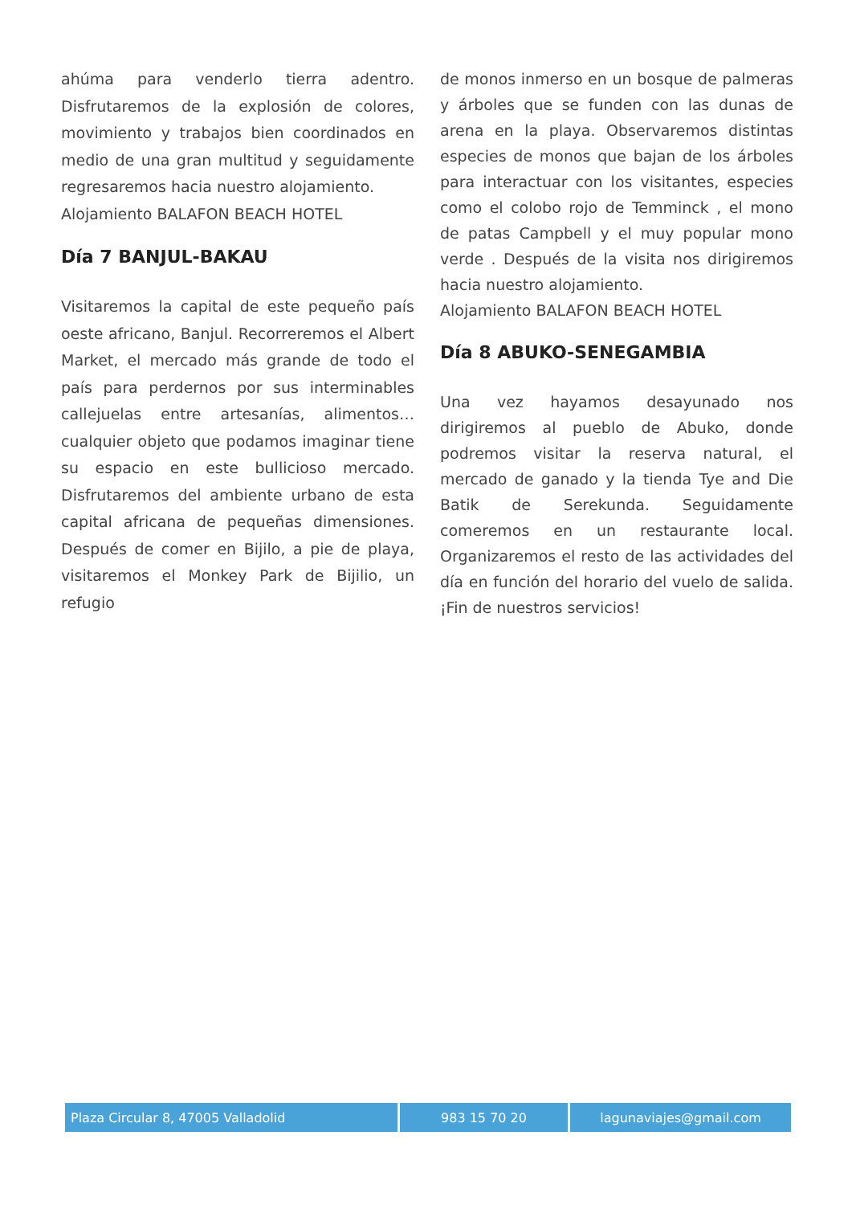ahúma para venderlo tierra adentro. Disfrutaremos de la explosión de colores, movimiento y trabajos bien coordinados en medio de una gran multitud y seguidamente regresaremos hacia nuestro alojamiento.
Alojamiento BALAFON BEACH HOTEL
Día 7 BANJUL-BAKAU
Visitaremos la capital de este pequeño país oeste africano, Banjul. Recorreremos el Albert Market, el mercado más grande de todo el país para perdernos por sus interminables callejuelas entre artesanías, alimentos… cualquier objeto que podamos imaginar tiene su espacio en este bullicioso mercado. Disfrutaremos del ambiente urbano de esta capital africana de pequeñas dimensiones. Después de comer en Bijilo, a pie de playa, visitaremos el Monkey Park de Bijilio, un refugio
de monos inmerso en un bosque de palmeras y árboles que se funden con las dunas de arena en la playa. Observaremos distintas especies de monos que bajan de los árboles para interactuar con los visitantes, especies como el colobo rojo de Temminck , el mono de patas Campbell y el muy popular mono verde . Después de la visita nos dirigiremos hacia nuestro alojamiento.
Alojamiento BALAFON BEACH HOTEL
Día 8 ABUKO-SENEGAMBIA
Una vez hayamos desayunado nos dirigiremos al pueblo de Abuko, donde podremos visitar la reserva natural, el mercado de ganado y la tienda Tye and Die Batik de Serekunda. Seguidamente comeremos en un restaurante local. Organizaremos el resto de las actividades del día en función del horario del vuelo de salida. ¡Fin de nuestros servicios!
| Plaza Circular 8, 47005 Valladolid | 983 15 70 20 | lagunaviajes@gmail.com |